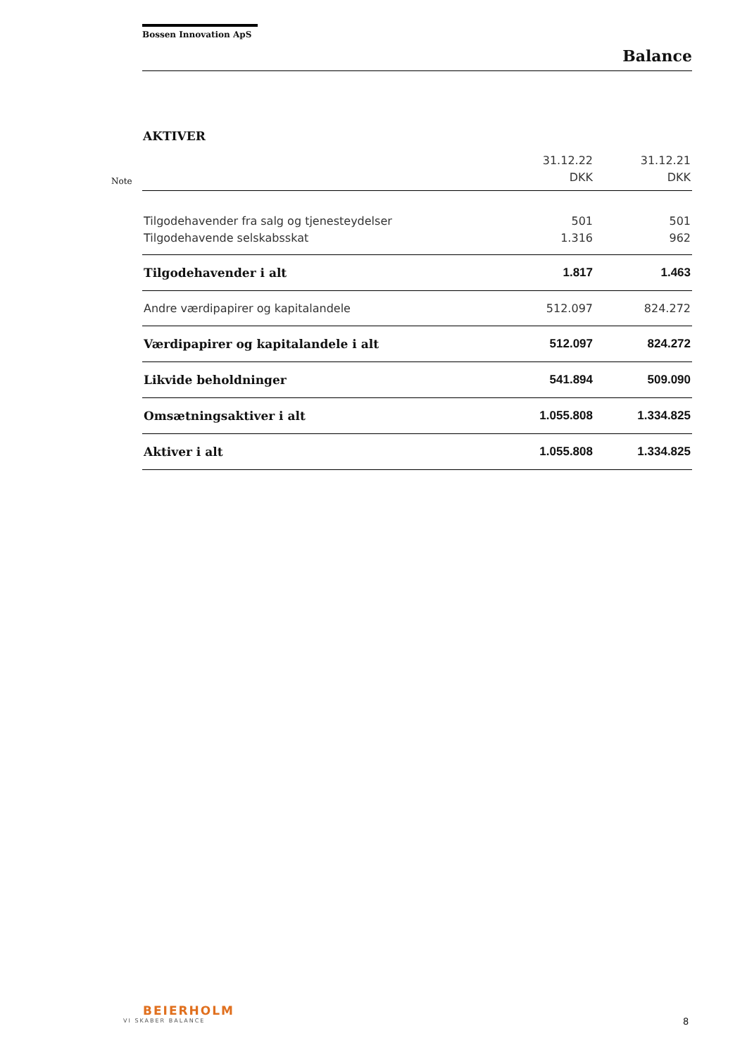Bossen Innovation ApS
Balance
AKTIVER
Note
| | 31.12.22 DKK | 31.12.21 DKK |
| --- | --- | --- |
| Tilgodehavender fra salg og tjenesteydelser | 501 | 501 |
| Tilgodehavende selskabsskat | 1.316 | 962 |
| Tilgodehavender i alt | 1.817 | 1.463 |
| Andre værdipapirer og kapitalandele | 512.097 | 824.272 |
| Værdipapirer og kapitalandele i alt | 512.097 | 824.272 |
| Likvide beholdninger | 541.894 | 509.090 |
| Omsætningsaktiver i alt | 1.055.808 | 1.334.825 |
| Aktiver i alt | 1.055.808 | 1.334.825 |
BEIERHOLM
VI SKABER BALANCE
8